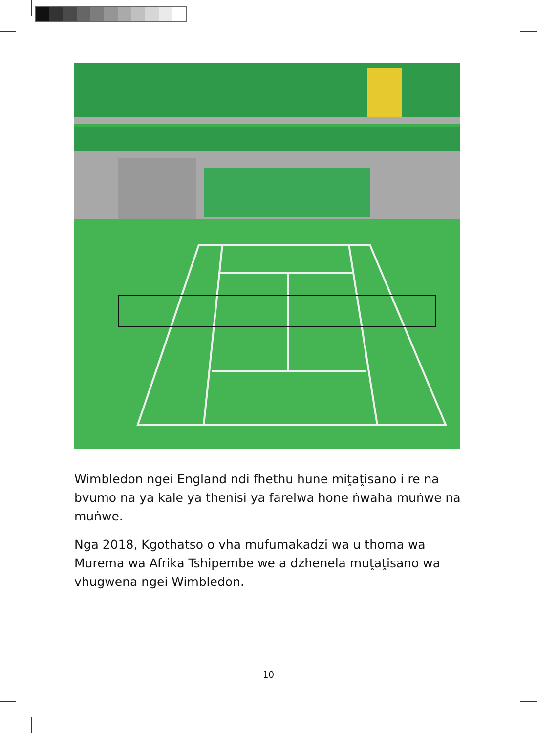Wimbledon ngei England ndi fhethu hune miṱaṱisano i re na bvumo na ya kale ya thenisi ya farelwa hone ṅwaha muṅwe na muṅwe.
Nga 2018, Kgothatso o vha mufumakadzi wa u thoma wa Murema wa Afrika Tshipembe we a dzhenela muṱaṱisano wa vhugwena ngei Wimbledon.
10